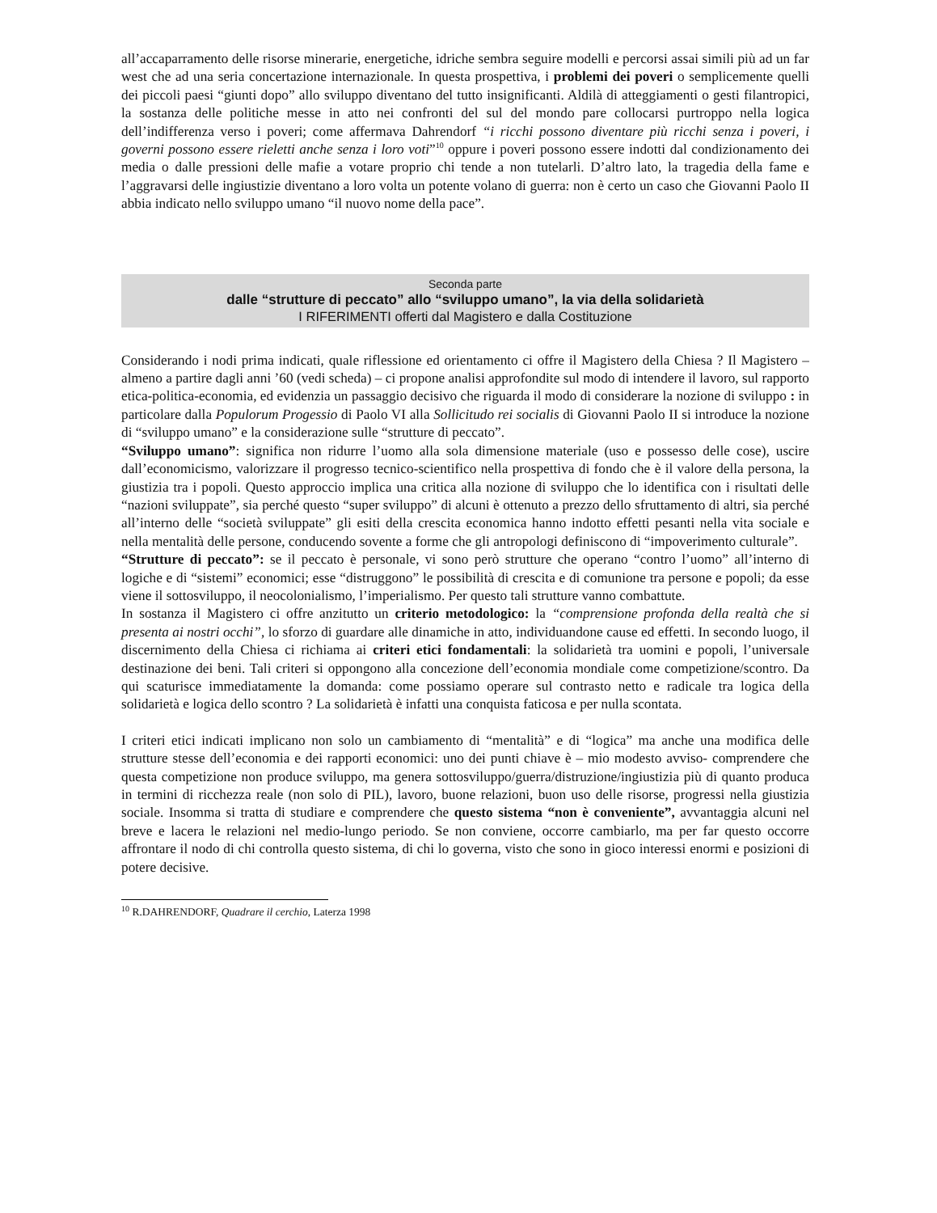all’accaparramento delle risorse minerarie, energetiche, idriche sembra seguire modelli e percorsi assai simili più ad un far west che ad una seria concertazione internazionale. In questa prospettiva, i problemi dei poveri o semplicemente quelli dei piccoli paesi “giunti dopo” allo sviluppo diventano del tutto insignificanti. Aldilà di atteggiamenti o gesti filantropici, la sostanza delle politiche messe in atto nei confronti del sul del mondo pare collocarsi purtroppo nella logica dell’indifferenza verso i poveri; come affermava Dahrendorf “i ricchi possono diventare più ricchi senza i poveri, i governi possono essere rieletti anche senza i loro voti”<sup>10</sup> oppure i poveri possono essere indotti dal condizionamento dei media o dalle pressioni delle mafie a votare proprio chi tende a non tutelarli. D’altro lato, la tragedia della fame e l’aggravarsi delle ingiustizie diventano a loro volta un potente volano di guerra: non è certo un caso che Giovanni Paolo II abbia indicato nello sviluppo umano “il nuovo nome della pace”.
Seconda parte
dalle “strutture di peccato” allo “sviluppo umano”, la via della solidarietà
I RIFERIMENTI offerti dal Magistero e dalla Costituzione
Considerando i nodi prima indicati, quale riflessione ed orientamento ci offre il Magistero della Chiesa ? Il Magistero – almeno a partire dagli anni ’60 (vedi scheda) – ci propone analisi approfondite sul modo di intendere il lavoro, sul rapporto etica-politica-economia, ed evidenzia un passaggio decisivo che riguarda il modo di considerare la nozione di sviluppo : in particolare dalla Populorum Progessio di Paolo VI alla Sollicitudo rei socialis di Giovanni Paolo II si introduce la nozione di “sviluppo umano” e la considerazione sulle “strutture di peccato”.
“Sviluppo umano”: significa non ridurre l’uomo alla sola dimensione materiale (uso e possesso delle cose), uscire dall’economicismo, valorizzare il progresso tecnico-scientifico nella prospettiva di fondo che è il valore della persona, la giustizia tra i popoli. Questo approccio implica una critica alla nozione di sviluppo che lo identifica con i risultati delle “nazioni sviluppate”, sia perché questo “super sviluppo” di alcuni è ottenuto a prezzo dello sfruttamento di altri, sia perché all’interno delle “società sviluppate” gli esiti della crescita economica hanno indotto effetti pesanti nella vita sociale e nella mentalità delle persone, conducendo sovente a forme che gli antropologi definiscono di “impoverimento culturale”.
“Strutture di peccato”: se il peccato è personale, vi sono però strutture che operano “contro l’uomo” all’interno di logiche e di “sistemi” economici; esse “distruggono” le possibilità di crescita e di comunione tra persone e popoli; da esse viene il sottosviluppo, il neocolonialismo, l’imperialismo. Per questo tali strutture vanno combattute.
In sostanza il Magistero ci offre anzitutto un criterio metodologico: la “comprensione profonda della realtà che si presenta ai nostri occhi”, lo sforzo di guardare alle dinamiche in atto, individuandone cause ed effetti. In secondo luogo, il discernimento della Chiesa ci richiama ai criteri etici fondamentali: la solidarietà tra uomini e popoli, l’universale destinazione dei beni. Tali criteri si oppongono alla concezione dell’economia mondiale come competizione/scontro. Da qui scaturisce immediatamente la domanda: come possiamo operare sul contrasto netto e radicale tra logica della solidarietà e logica dello scontro ? La solidarietà è infatti una conquista faticosa e per nulla scontata.
I criteri etici indicati implicano non solo un cambiamento di “mentalità” e di “logica” ma anche una modifica delle strutture stesse dell’economia e dei rapporti economici: uno dei punti chiave è – mio modesto avviso- comprendere che questa competizione non produce sviluppo, ma genera sottosviluppo/guerra/distruzione/ingiustizia più di quanto produca in termini di ricchezza reale (non solo di PIL), lavoro, buone relazioni, buon uso delle risorse, progressi nella giustizia sociale. Insomma si tratta di studiare e comprendere che questo sistema “non è conveniente”, avvantaggia alcuni nel breve e lacera le relazioni nel medio-lungo periodo. Se non conviene, occorre cambiarlo, ma per far questo occorre affrontare il nodo di chi controlla questo sistema, di chi lo governa, visto che sono in gioco interessi enormi e posizioni di potere decisive.
<sup>10</sup> R.DAHRENDORF, Quadrare il cerchio, Laterza 1998